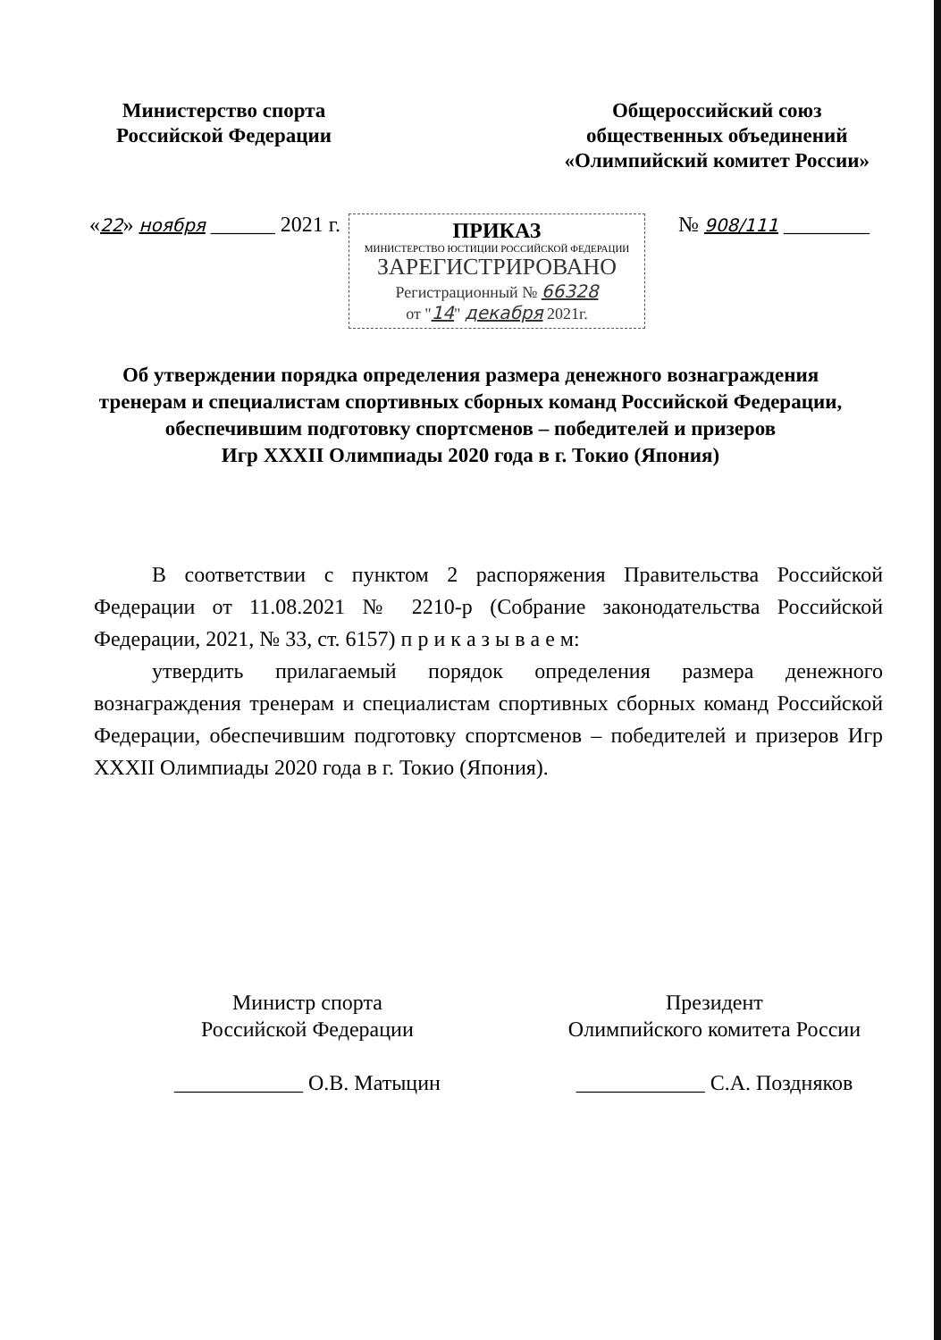Министерство спорта
Российской Федерации
Общероссийский союз
общественных объединений
«Олимпийский комитет России»
ПРИКАЗ
МИНИСТЕРСТВО ЮСТИЦИИ РОССИЙСКОЙ ФЕДЕРАЦИИ
ЗАРЕГИСТРИРОВАНО
Регистрационный № 66328
от "14" декабря 2021г.
«22» ноября ______ 2021 г. № 908/111 ________
Об утверждении порядка определения размера денежного вознаграждения
тренерам и специалистам спортивных сборных команд Российской Федерации,
обеспечившим подготовку спортсменов – победителей и призеров
Игр XXXII Олимпиады 2020 года в г. Токио (Япония)
В соответствии с пунктом 2 распоряжения Правительства Российской Федерации от 11.08.2021 № 2210-р (Собрание законодательства Российской Федерации, 2021, № 33, ст. 6157) п р и к а з ы в а е м:
утвердить прилагаемый порядок определения размера денежного вознаграждения тренерам и специалистам спортивных сборных команд Российской Федерации, обеспечившим подготовку спортсменов – победителей и призеров Игр XXXII Олимпиады 2020 года в г. Токио (Япония).
Министр спорта
Российской Федерации
____________ О.В. Матыцин
Президент
Олимпийского комитета России
____________ С.А. Поздняков